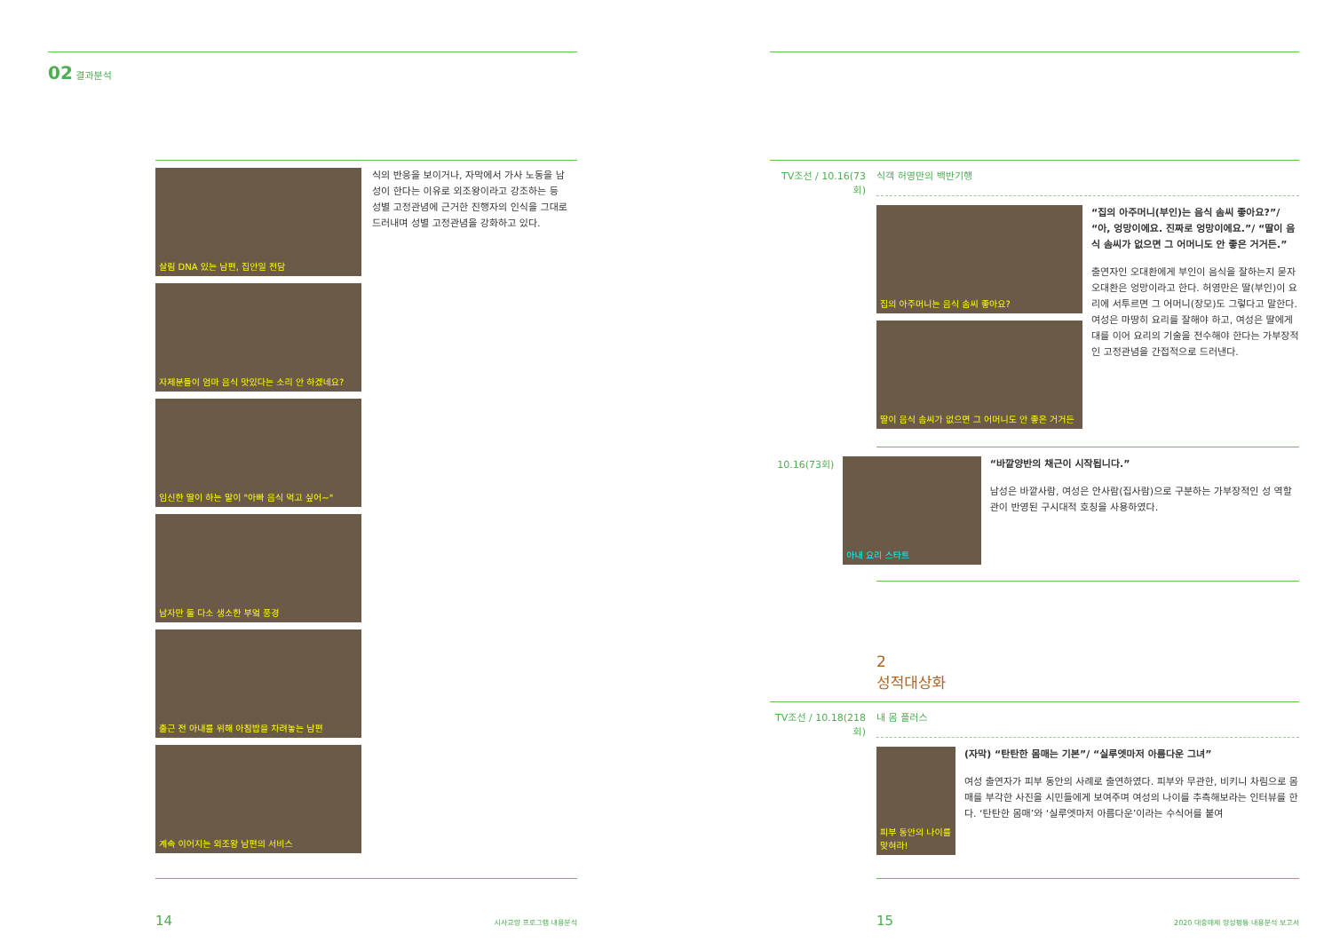02 결과분석
살림 DNA 있는 남편, 집안일 전담
자제분들이 엄마 음식 맛있다는 소리 안 하겠네요?
임신한 딸이 하는 말이 "아빠 음식 먹고 싶어~"
남자만 둘 다소 생소한 부엌 풍경
출근 전 아내를 위해 아침밥을 차려놓는 남편
계속 이어지는 외조왕 남편의 서비스
식의 반응을 보이거나, 자막에서 가사 노동을 남성이 한다는 이유로 외조왕이라고 강조하는 등 성별 고정관념에 근거한 진행자의 인식을 그대로 드러내며 성별 고정관념을 강화하고 있다.
14 시사교양 프로그램 내용분석
TV조선 / 10.16(73회)
식객 허영만의 백반기행
집의 아주머니는 음식 솜씨 좋아요?
딸이 음식 솜씨가 없으면 그 어머니도 안 좋은 거거든
“집의 아주머니(부인)는 음식 솜씨 좋아요?”/ “아, 엉망이에요. 진짜로 엉망이에요.”/ “딸이 음식 솜씨가 없으면 그 어머니도 안 좋은 거거든.”
출연자인 오대환에게 부인이 음식을 잘하는지 묻자 오대환은 엉망이라고 한다. 허영만은 딸(부인)이 요리에 서투르면 그 어머니(장모)도 그렇다고 말한다. 여성은 마땅히 요리를 잘해야 하고, 여성은 딸에게 대를 이어 요리의 기술을 전수해야 한다는 가부장적인 고정관념을 간접적으로 드러낸다.
10.16(73회)
아내 요리 스타트
“바깥양반의 채근이 시작됩니다.”
남성은 바깥사람, 여성은 안사람(집사람)으로 구분하는 가부장적인 성 역할관이 반영된 구시대적 호칭을 사용하였다.
2
성적대상화
TV조선 / 10.18(218회)
내 몸 플러스
피부 동안의 나이를 맞혀라!
(자막) “탄탄한 몸매는 기본”/ “실루엣마저 아름다운 그녀”
여성 출연자가 피부 동안의 사례로 출연하였다. 피부와 무관한, 비키니 차림으로 몸매를 부각한 사진을 시민들에게 보여주며 여성의 나이를 추측해보라는 인터뷰를 한다. ‘탄탄한 몸매’와 ‘실루엣마저 아름다운’이라는 수식어를 붙여
15
2020 대중매체 양성평등 내용분석 보고서